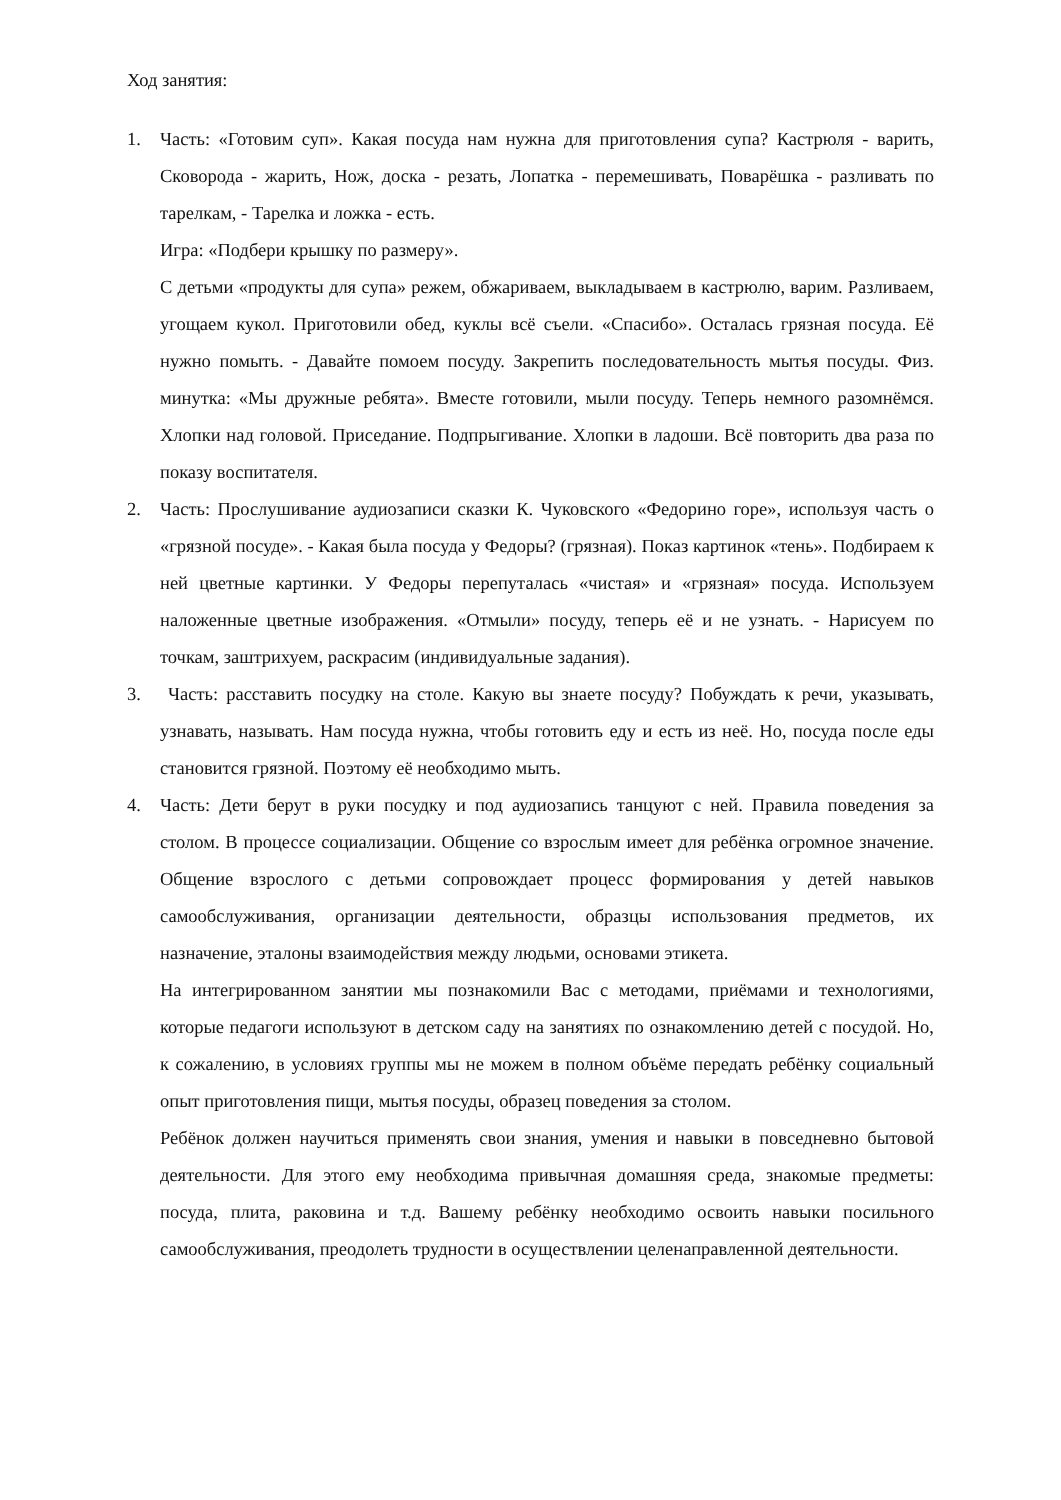Ход занятия:
1. Часть: «Готовим суп». Какая посуда нам нужна для приготовления супа? Кастрюля - варить, Сковорода - жарить, Нож, доска - резать, Лопатка - перемешивать, Поварёшка - разливать по тарелкам, - Тарелка и ложка - есть.
Игра: «Подбери крышку по размеру».
С детьми «продукты для супа» режем, обжариваем, выкладываем в кастрюлю, варим. Разливаем, угощаем кукол. Приготовили обед, куклы всё съели. «Спасибо». Осталась грязная посуда. Её нужно помыть. - Давайте помоем посуду. Закрепить последовательность мытья посуды. Физ. минутка: «Мы дружные ребята». Вместе готовили, мыли посуду. Теперь немного разомнёмся. Хлопки над головой. Приседание. Подпрыгивание. Хлопки в ладоши. Всё повторить два раза по показу воспитателя.
2. Часть: Прослушивание аудиозаписи сказки К. Чуковского «Федорино горе», используя часть о «грязной посуде». - Какая была посуда у Федоры? (грязная). Показ картинок «тень». Подбираем к ней цветные картинки. У Федоры перепуталась «чистая» и «грязная» посуда. Используем наложенные цветные изображения. «Отмыли» посуду, теперь её и не узнать. - Нарисуем по точкам, заштрихуем, раскрасим (индивидуальные задания).
3. Часть: расставить посудку на столе. Какую вы знаете посуду? Побуждать к речи, указывать, узнавать, называть. Нам посуда нужна, чтобы готовить еду и есть из неё. Но, посуда после еды становится грязной. Поэтому её необходимо мыть.
4. Часть: Дети берут в руки посудку и под аудиозапись танцуют с ней. Правила поведения за столом. В процессе социализации. Общение со взрослым имеет для ребёнка огромное значение. Общение взрослого с детьми сопровождает процесс формирования у детей навыков самообслуживания, организации деятельности, образцы использования предметов, их назначение, эталоны взаимодействия между людьми, основами этикета.
На интегрированном занятии мы познакомили Вас с методами, приёмами и технологиями, которые педагоги используют в детском саду на занятиях по ознакомлению детей с посудой. Но, к сожалению, в условиях группы мы не можем в полном объёме передать ребёнку социальный опыт приготовления пищи, мытья посуды, образец поведения за столом.
Ребёнок должен научиться применять свои знания, умения и навыки в повседневно бытовой деятельности. Для этого ему необходима привычная домашняя среда, знакомые предметы: посуда, плита, раковина и т.д. Вашему ребёнку необходимо освоить навыки посильного самообслуживания, преодолеть трудности в осуществлении целенаправленной деятельности.